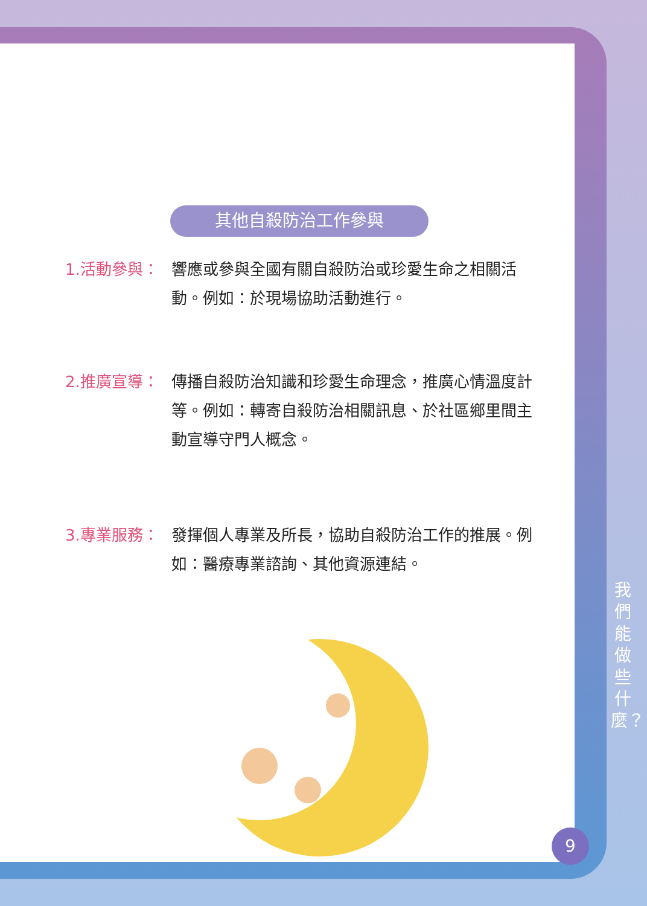其他自殺防治工作參與
1.活動參與： 響應或參與全國有關自殺防治或珍愛生命之相關活動。例如：於現場協助活動進行。
2.推廣宣導： 傳播自殺防治知識和珍愛生命理念，推廣心情溫度計等。例如：轉寄自殺防治相關訊息、於社區鄉里間主動宣導守門人概念。
3.專業服務： 發揮個人專業及所長，協助自殺防治工作的推展。例如：醫療專業諮詢、其他資源連結。
我們能做些什麼？
9